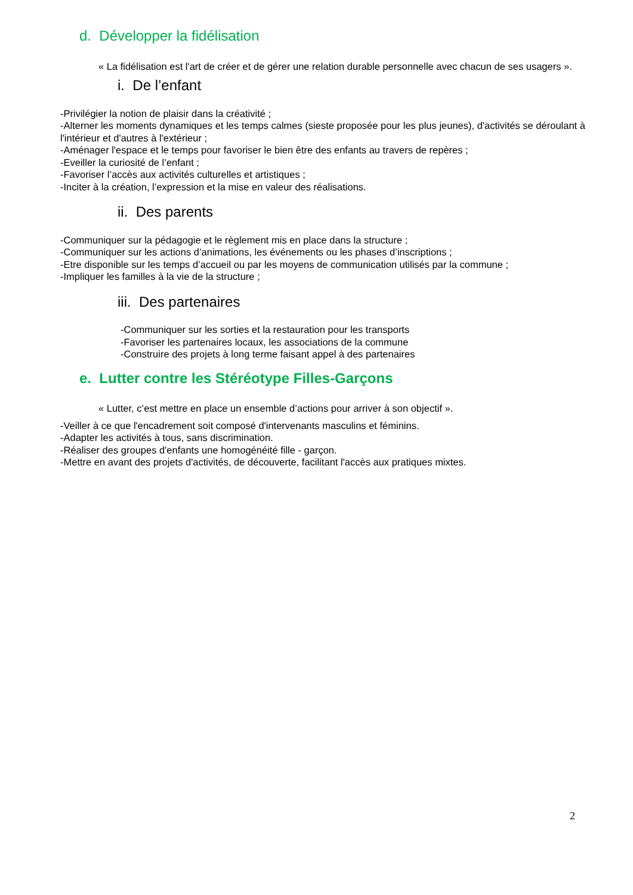d. Développer la fidélisation
« La fidélisation est l'art de créer et de gérer une relation durable personnelle avec chacun de ses usagers ».
i. De l’enfant
-Privilégier la notion de plaisir dans la créativité ;
-Alterner les moments dynamiques et les temps calmes (sieste proposée pour les plus jeunes), d'activités se déroulant à l'intérieur et d'autres à l'extérieur ;
-Aménager l'espace et le temps pour favoriser le bien être des enfants au travers de repères ;
-Eveiller la curiosité de l’enfant ;
-Favoriser l’accès aux activités culturelles et artistiques ;
-Inciter à la création, l’expression et la mise en valeur des réalisations.
ii. Des parents
-Communiquer sur la pédagogie et le règlement mis en place dans la structure ;
-Communiquer sur les actions d’animations, les événements ou les phases d’inscriptions ;
-Etre disponible sur les temps d’accueil ou par les moyens de communication utilisés par la commune ;
-Impliquer les familles à la vie de la structure ;
iii. Des partenaires
-Communiquer sur les sorties et la restauration pour les transports
-Favoriser les partenaires locaux, les associations de la commune
-Construire des projets à long terme faisant appel à des partenaires
e. Lutter contre les Stéréotype Filles-Garçons
« Lutter, c’est mettre en place un ensemble d’actions pour arriver à son objectif ».
-Veiller à ce que l'encadrement soit composé d'intervenants masculins et féminins.
-Adapter les activités à tous, sans discrimination.
-Réaliser des groupes d'enfants une homogénéité fille - garçon.
-Mettre en avant des projets d'activités, de découverte, facilitant l'accès aux pratiques mixtes.
2